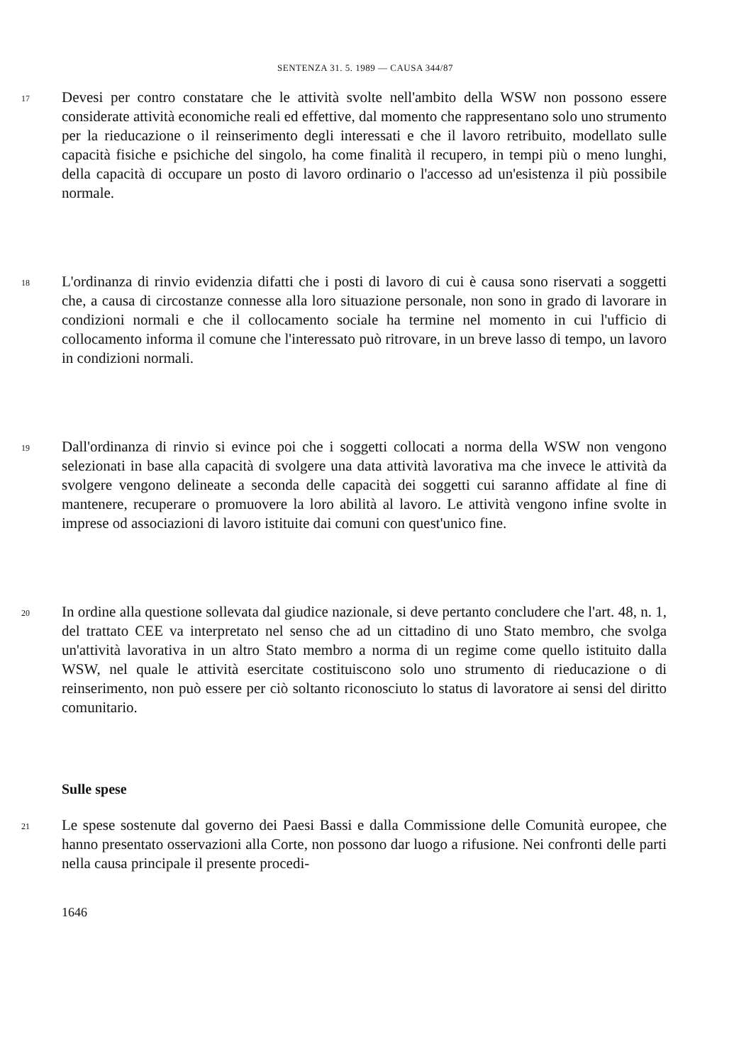SENTENZA 31. 5. 1989 — CAUSA 344/87
17
Devesi per contro constatare che le attività svolte nell'ambito della WSW non possono essere considerate attività economiche reali ed effettive, dal momento che rappresentano solo uno strumento per la rieducazione o il reinserimento degli interessati e che il lavoro retribuito, modellato sulle capacità fisiche e psichiche del singolo, ha come finalità il recupero, in tempi più o meno lunghi, della capacità di occupare un posto di lavoro ordinario o l'accesso ad un'esistenza il più possibile normale.
18
L'ordinanza di rinvio evidenzia difatti che i posti di lavoro di cui è causa sono riservati a soggetti che, a causa di circostanze connesse alla loro situazione personale, non sono in grado di lavorare in condizioni normali e che il collocamento sociale ha termine nel momento in cui l'ufficio di collocamento informa il comune che l'interessato può ritrovare, in un breve lasso di tempo, un lavoro in condizioni normali.
19
Dall'ordinanza di rinvio si evince poi che i soggetti collocati a norma della WSW non vengono selezionati in base alla capacità di svolgere una data attività lavorativa ma che invece le attività da svolgere vengono delineate a seconda delle capacità dei soggetti cui saranno affidate al fine di mantenere, recuperare o promuovere la loro abilità al lavoro. Le attività vengono infine svolte in imprese od associazioni di lavoro istituite dai comuni con quest'unico fine.
20
In ordine alla questione sollevata dal giudice nazionale, si deve pertanto concludere che l'art. 48, n. 1, del trattato CEE va interpretato nel senso che ad un cittadino di uno Stato membro, che svolga un'attività lavorativa in un altro Stato membro a norma di un regime come quello istituito dalla WSW, nel quale le attività esercitate costituiscono solo uno strumento di rieducazione o di reinserimento, non può essere per ciò soltanto riconosciuto lo status di lavoratore ai sensi del diritto comunitario.
Sulle spese
21
Le spese sostenute dal governo dei Paesi Bassi e dalla Commissione delle Comunità europee, che hanno presentato osservazioni alla Corte, non possono dar luogo a rifusione. Nei confronti delle parti nella causa principale il presente procedi-
1646